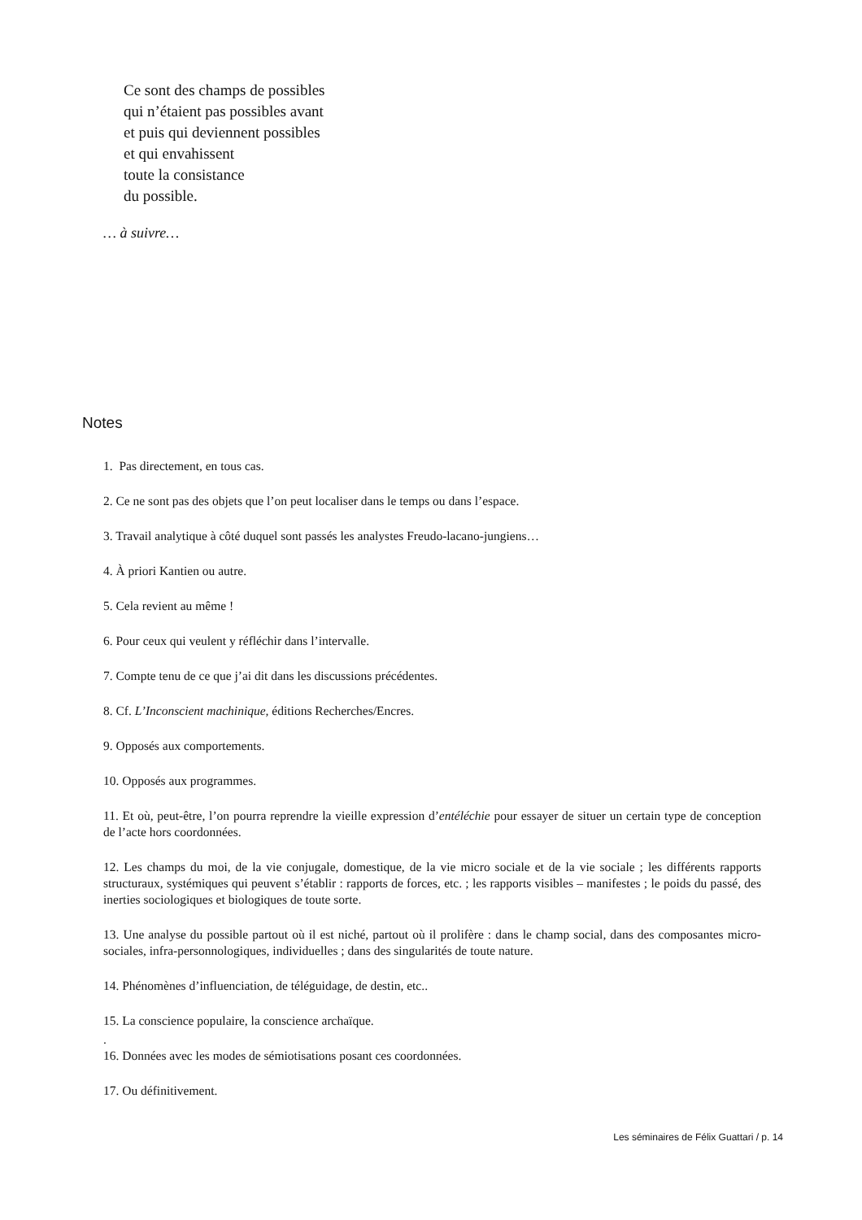Ce sont des champs de possibles
qui n’étaient pas possibles avant
et puis qui deviennent possibles
et qui envahissent
toute la consistance
du possible.
… à suivre…
Notes
1. Pas directement, en tous cas.
2. Ce ne sont pas des objets que l’on peut localiser dans le temps ou dans l’espace.
3. Travail analytique à côté duquel sont passés les analystes Freudo-lacano-jungiens…
4. À priori Kantien ou autre.
5. Cela revient au même !
6. Pour ceux qui veulent y réfléchir dans l’intervalle.
7. Compte tenu de ce que j’ai dit dans les discussions précédentes.
8. Cf. L’Inconscient machinique, éditions Recherches/Encres.
9. Opposés aux comportements.
10. Opposés aux programmes.
11. Et où, peut-être, l’on pourra reprendre la vieille expression d’entéléchie pour essayer de situer un certain type de conception de l’acte hors coordonnées.
12. Les champs du moi, de la vie conjugale, domestique, de la vie micro sociale et de la vie sociale ; les différents rapports structuraux, systémiques qui peuvent s’établir : rapports de forces, etc. ; les rapports visibles – manifestes ; le poids du passé, des inerties sociologiques et biologiques de toute sorte.
13. Une analyse du possible partout où il est niché, partout où il prolifère : dans le champ social, dans des composantes micro-sociales, infra-personnologiques, individuelles ; dans des singularités de toute nature.
14. Phénomènes d’influenciation, de téléguidage, de destin, etc..
15. La conscience populaire, la conscience archaïque.
.
16. Données avec les modes de sémiotisations posant ces coordonnées.
17. Ou définitivement.
Les séminaires de Félix Guattari / p. 14